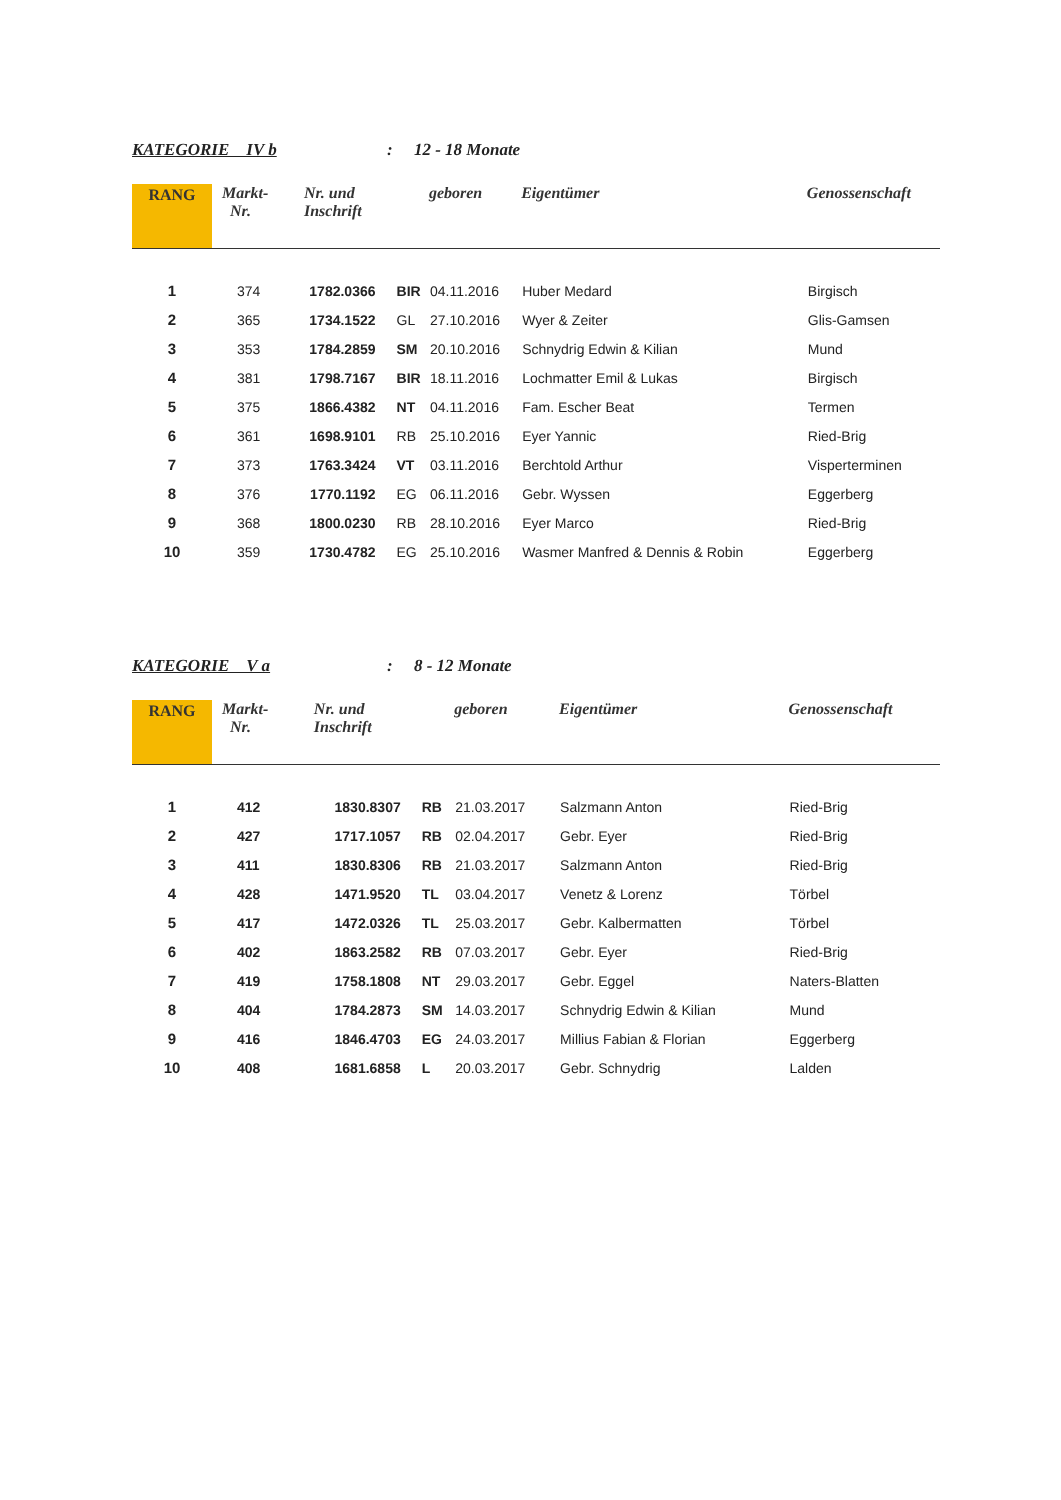KATEGORIE IV b: 12 - 18 Monate
| RANG | Markt- Nr. | Nr. und Inschrift | | geboren | Eigentümer | Genossenschaft |
| --- | --- | --- | --- | --- | --- | --- |
| 1 | 374 | 1782.0366 | BIR | 04.11.2016 | Huber Medard | Birgisch |
| 2 | 365 | 1734.1522 | GL | 27.10.2016 | Wyer & Zeiter | Glis-Gamsen |
| 3 | 353 | 1784.2859 | SM | 20.10.2016 | Schnydrig Edwin & Kilian | Mund |
| 4 | 381 | 1798.7167 | BIR | 18.11.2016 | Lochmatter Emil & Lukas | Birgisch |
| 5 | 375 | 1866.4382 | NT | 04.11.2016 | Fam. Escher Beat | Termen |
| 6 | 361 | 1698.9101 | RB | 25.10.2016 | Eyer Yannic | Ried-Brig |
| 7 | 373 | 1763.3424 | VT | 03.11.2016 | Berchtold Arthur | Visperterminen |
| 8 | 376 | 1770.1192 | EG | 06.11.2016 | Gebr. Wyssen | Eggerberg |
| 9 | 368 | 1800.0230 | RB | 28.10.2016 | Eyer Marco | Ried-Brig |
| 10 | 359 | 1730.4782 | EG | 25.10.2016 | Wasmer Manfred & Dennis & Robin | Eggerberg |
KATEGORIE V a: 8 - 12 Monate
| RANG | Markt- Nr. | Nr. und Inschrift | | geboren | Eigentümer | Genossenschaft |
| --- | --- | --- | --- | --- | --- | --- |
| 1 | 412 | 1830.8307 | RB | 21.03.2017 | Salzmann Anton | Ried-Brig |
| 2 | 427 | 1717.1057 | RB | 02.04.2017 | Gebr. Eyer | Ried-Brig |
| 3 | 411 | 1830.8306 | RB | 21.03.2017 | Salzmann Anton | Ried-Brig |
| 4 | 428 | 1471.9520 | TL | 03.04.2017 | Venetz & Lorenz | Törbel |
| 5 | 417 | 1472.0326 | TL | 25.03.2017 | Gebr. Kalbermatten | Törbel |
| 6 | 402 | 1863.2582 | RB | 07.03.2017 | Gebr. Eyer | Ried-Brig |
| 7 | 419 | 1758.1808 | NT | 29.03.2017 | Gebr. Eggel | Naters-Blatten |
| 8 | 404 | 1784.2873 | SM | 14.03.2017 | Schnydrig Edwin & Kilian | Mund |
| 9 | 416 | 1846.4703 | EG | 24.03.2017 | Millius Fabian & Florian | Eggerberg |
| 10 | 408 | 1681.6858 | L | 20.03.2017 | Gebr. Schnydrig | Lalden |